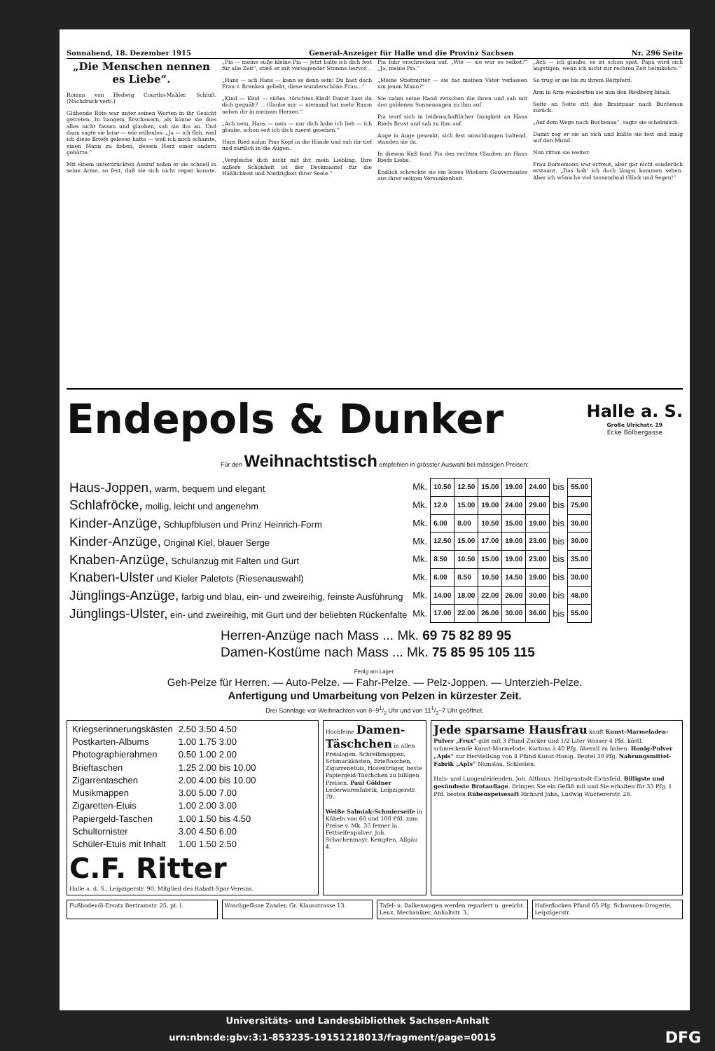Sonnabend, 18. Dezember 1915 General-Anzeiger für Halle und die Provinz Sachsen Nr. 296 Seite
„Die Menschen nennen es Liebe“.
Roman von Hedwig Courths-Mahler. Schluß. (Nachdruck verb.)
Glühende Röte war unter seinen Worten in ihr Gesicht getreten. In bangem Erschauern, als könne sie dies alles nicht fassen und glauben, sah sie ihn an. Und dann sagte sie leise — wie willenlos: „Ja — ich floh, weil ich diese Briefe gelesen hatte — weil ich mich schämte, einen Mann zu lieben, dessen Herz einer andern gehörte.“
Mit einem unterdrückten Ausruf nahm er sie schnell in seine Arme, so fest, daß sie sich nicht regen konnte. „Pia — meine süße kleine Pia — jetzt halte ich dich fest für alle Zeit“, stieß er mit versagender Stimme hervor...
„Hans — ach Hans — kann es denn sein! Du hast doch Frau v. Brenken geliebt, diese wunderschöne Frau...“
„Kind — Kind — süßes, törichtes Kind! Damit hast du dich gequält? ... Glaube mir — niemand hat mehr Raum neben dir in meinem Herzen.“
„Ach nein, Hans — nein — nur dich habe ich lieb — ich glaube, schon seit ich dich zuerst gesehen.“
Hans Ried nahm Pias Kopf in die Hände und sah ihr tief und zärtlich in die Augen.
„Vergleiche dich nicht mit ihr, mein Liebling. Ihre äußere Schönheit ist der Deckmantel für die Häßlichkeit und Niedrigkeit ihrer Seele.“
Pia fuhr erschrocken auf. „Wie — sie war es selbst?“ „Ja, meine Pia.“
„Meine Stiefmutter — sie hat meinen Vater verlassen um jenen Mann?“
Sie nahm seine Hand zwischen die ihren und sah mit den goldenen Sonnenaugen zu ihm auf.
Pia warf sich in leidenschaftlicher Innigkeit an Hans Rieds Brust und sah zu ihm auf.
Auge in Auge gesenkt, sich fest umschlungen haltend, standen sie da.
In diesem Kuß fand Pia den rechten Glauben an Hans Rieds Liebe.
Endlich schreckte sie ein leises Wiehern Gouvernantes aus ihrer seligen Versunkenheit.
„Ach — ich glaube, es ist schon spät. Papa wird sich ängstigen, wenn ich nicht zur rechten Zeit heimkehre.“
So trug er sie bis zu ihrem Reitpferd.
Arm in Arm wanderten sie nun den Riedberg hinab.
Seite an Seite ritt das Brautpaar nach Buchenau zurück.
„Auf dem Wege nach Buchenau“, sagte sie schelmisch.
Damit zog er sie an sich und küßte sie fest und innig auf den Mund.
Nun ritten sie weiter.
Frau Dornemann war erfreut, aber gar nicht sonderlich erstaunt. „Das hab' ich doch längst kommen sehen. Aber ich wünsche viel tausendmal Glück und Segen!“
Endepols & Dunker Halle a. S.
Große Ulrichstr. 19
Ecke Bölbergasse
Für den Weihnachtstisch empfehlen in grösster Auswahl bei mässigen Preisen:
| Haus-Joppen, warm, bequem und elegant | Mk. | 10.50 | 12.50 | 15.00 | 19.00 | 24.00 | bis | 55.00 |
| Schlafröcke, mollig, leicht und angenehm | Mk. | 12.0 | 15.00 | 19.00 | 24.00 | 29.00 | bis | 75.00 |
| Kinder-Anzüge, Schlupfblusen und Prinz Heinrich-Form | Mk. | 6.00 | 8.00 | 10.50 | 15.00 | 19.00 | bis | 30.00 |
| Kinder-Anzüge, Original Kiel, blauer Serge | Mk. | 12.50 | 15.00 | 17.00 | 19.00 | 23.00 | bis | 30.00 |
| Knaben-Anzüge, Schulanzug mit Falten und Gurt | Mk. | 8.50 | 10.50 | 15.00 | 19.00 | 23.00 | bis | 35.00 |
| Knaben-Ulster und Kieler Paletots (Riesenauswahl) | Mk. | 6.00 | 8.50 | 10.50 | 14.50 | 19.00 | bis | 30.00 |
| Jünglings-Anzüge, farbig und blau, ein- und zweireihig, feinste Ausführung | Mk. | 14.00 | 18.00 | 22.00 | 26.00 | 30.00 | bis | 48.00 |
| Jünglings-Ulster, ein- und zweireihig, mit Gurt und der beliebten Rückenfalte | Mk. | 17.00 | 22.00 | 26.00 | 30.00 | 36.00 | bis | 55.00 |
Herren-Anzüge nach Mass ... Mk. 69 75 82 89 95
Damen-Kostüme nach Mass ... Mk. 75 85 95 105 115
Fertig am Lager:
Geh-Pelze für Herren. — Auto-Pelze. — Fahr-Pelze. — Pelz-Joppen. — Unterzieh-Pelze.
Anfertigung und Umarbeitung von Pelzen in kürzester Zeit.
Drei Sonntage vor Weihnachten von 8–91/2 Uhr und von 111/2–7 Uhr geöffnet.
| Kriegserinnerungskästen | 2.50 3.50 4.50 |
| Postkarten-Albums | 1.00 1.75 3.00 |
| Photographierahmen | 0.50 1.00 2.00 |
| Brieftaschen | 1.25 2.00 bis 10.00 |
| Zigarrentaschen | 2.00 4.00 bis 10.00 |
| Musikmappen | 3.00 5.00 7.00 |
| Zigaretten-Etuis | 1.00 2.00 3.00 |
| Papiergeld-Taschen | 1.00 1.50 bis 4.50 |
| Schultornister | 3.00 4.50 6.00 |
| Schüler-Etuis mit Inhalt | 1.00 1.50 2.50 |
C.F. Ritter
Halle a. d. S., Leipzigerstr. 90, Mitglied des Rabatt-Spar-Vereins.
Hochfeine Damen-Täschchen in allen Preislagen. Schreibmappen, Schmuckkästen, Brieftaschen, Zigarrenetuis, Hosenträger, beste Papiergeld-Täschchen zu billigen Preisen. Paul Göldner Lederwarenfabrik, Leipzigerstr. 79.
Weiße Salmiak-Schmierseife in Kübeln von 60 und 100 Pfd. zum Preise v. Mk. 35 ferner la. Fettseifenpulver. Joh. Schachenmayr, Kempten, Allgäu 4.
Jede sparsame Hausfrau kauft Kunst-Marmeladen-Pulver „Frux“ gibt mit 3 Pfund Zucker und 1/2 Liter Wasser 4 Pfd. köstl. schmeckende Kunst-Marmelade. Kartons à 40 Pfg. überall zu haben. Honig-Pulver „Apis“ zur Herstellung von 4 Pfund Kunst-Honig. Beutel 30 Pfg. Nahrungsmittel-Fabrik „Apis“ Namslau, Schlesien.
Hals- und Lungenleidenden. Joh. Althaus. Heiligenstadt-Eichsfeld. Billigste und gesündeste Brotauflage. Bringen Sie ein Gefäß mit und Sie erhalten für 33 Pfg. 1 Pfd. besten Rübenspeisesaft Richard Jahn, Ludwig Wuchererstr. 28.
Fußbodenöl-Ersatz Bertramstr. 25, pt. l.
Waschgefässe Zander, Gr. Klausstrasse 13.
Tafel- u. Balkenwagen werden repariert u. geeicht. Lenz, Mechaniker, Anhaltstr. 3.
Haferflocken Pfund 65 Pfg. Schwanen-Drogerie, Leipzigerstr.
Universitäts- und Landesbibliothek Sachsen-Anhalt
urn:nbn:de:gbv:3:1-853235-19151218013/fragment/page=0015 DFG